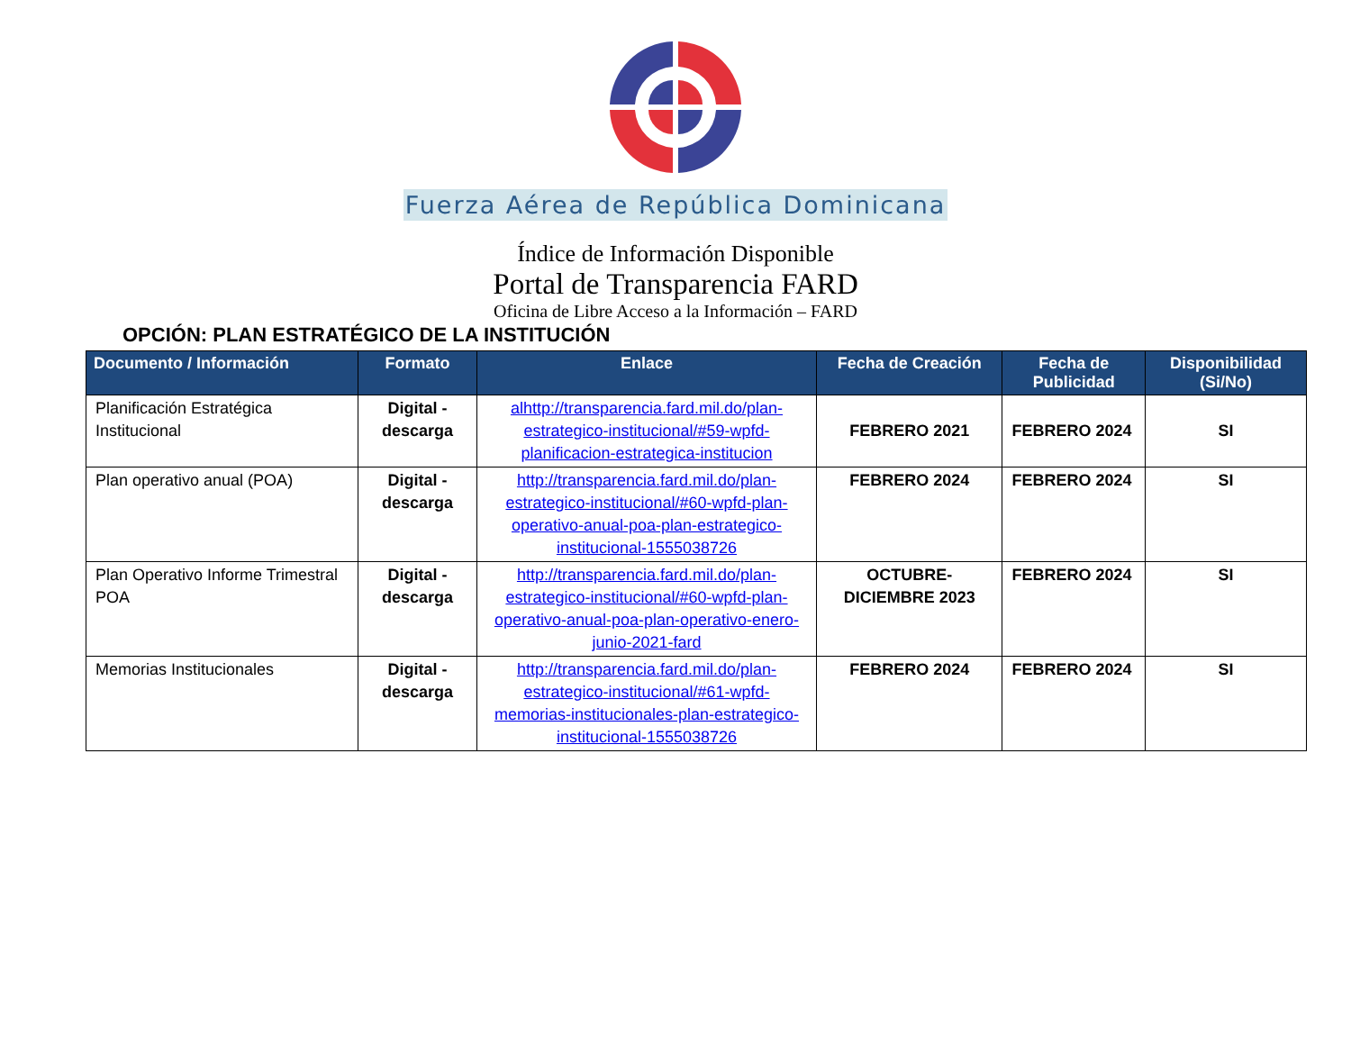Fuerza Aérea de República Dominicana
Índice de Información Disponible
Portal de Transparencia FARD
Oficina de Libre Acceso a la Información – FARD
OPCIÓN: PLAN ESTRATÉGICO DE LA INSTITUCIÓN
| Documento / Información | Formato | Enlace | Fecha de Creación | Fecha de Publicidad | Disponibilidad (Si/No) |
| --- | --- | --- | --- | --- | --- |
| Planificación Estratégica Institucional | Digital - descarga | alhttp://transparencia.fard.mil.do/plan-estrategico-institucional/#59-wpfd-planificacion-estrategica-institucion | FEBRERO 2021 | FEBRERO 2024 | SI |
| Plan operativo anual (POA) | Digital - descarga | http://transparencia.fard.mil.do/plan-estrategico-institucional/#60-wpfd-plan-operativo-anual-poa-plan-estrategico-institucional-1555038726 | FEBRERO 2024 | FEBRERO 2024 | SI |
| Plan Operativo Informe Trimestral POA | Digital - descarga | http://transparencia.fard.mil.do/plan-estrategico-institucional/#60-wpfd-plan-operativo-anual-poa-plan-operativo-enero-junio-2021-fard | OCTUBRE-DICIEMBRE 2023 | FEBRERO 2024 | SI |
| Memorias Institucionales | Digital - descarga | http://transparencia.fard.mil.do/plan-estrategico-institucional/#61-wpfd-memorias-institucionales-plan-estrategico-institucional-1555038726 | FEBRERO 2024 | FEBRERO 2024 | SI |